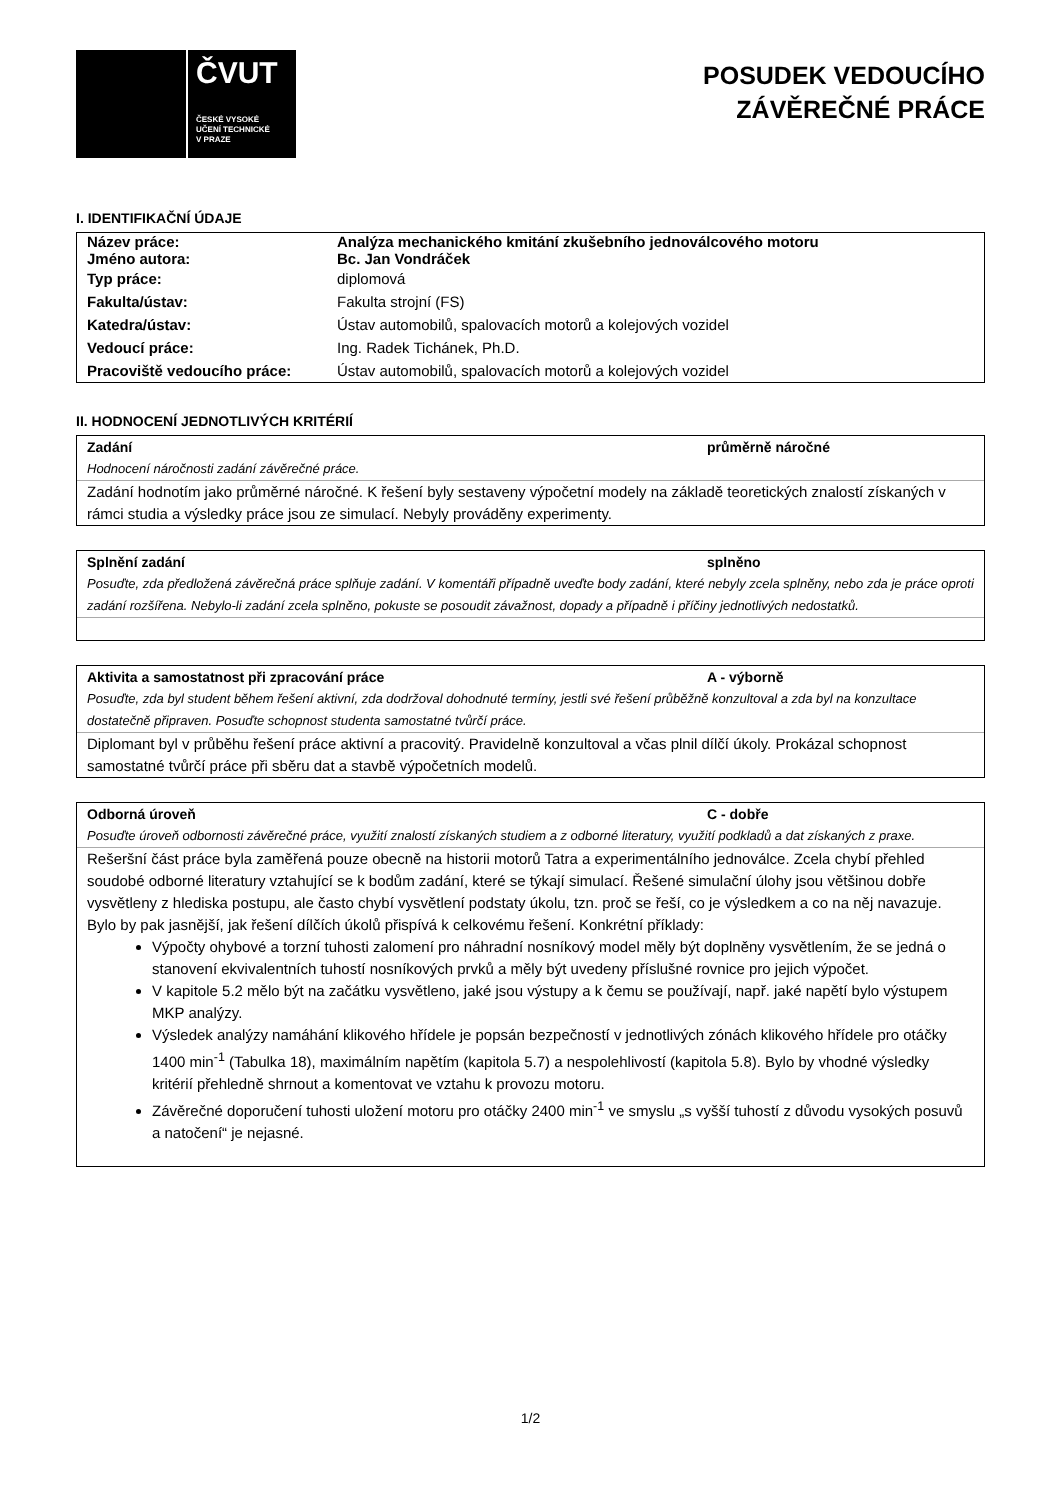ČVUT
ČESKÉ VYSOKÉ
UČENÍ TECHNICKÉ
V PRAZE
POSUDEK VEDOUCÍHO
ZÁVĚREČNÉ PRÁCE
I. IDENTIFIKAČNÍ ÚDAJE
| Název práce: | Analýza mechanického kmitání zkušebního jednoválcového motoru |
| --- | --- |
| Jméno autora: | Bc. Jan Vondráček |
| Typ práce: | diplomová |
| Fakulta/ústav: | Fakulta strojní (FS) |
| Katedra/ústav: | Ústav automobilů, spalovacích motorů a kolejových vozidel |
| Vedoucí práce: | Ing. Radek Tichánek, Ph.D. |
| Pracoviště vedoucího práce: | Ústav automobilů, spalovacích motorů a kolejových vozidel |
II. HODNOCENÍ JEDNOTLIVÝCH KRITÉRIÍ
Zadání průměrně náročné
Hodnocení náročnosti zadání závěrečné práce.
Zadání hodnotím jako průměrné náročné. K řešení byly sestaveny výpočetní modely na základě teoretických znalostí získaných v rámci studia a výsledky práce jsou ze simulací. Nebyly prováděny experimenty.
Splnění zadání splněno
Posuďte, zda předložená závěrečná práce splňuje zadání. V komentáři případně uveďte body zadání, které nebyly zcela splněny, nebo zda je práce oproti zadání rozšířena. Nebylo-li zadání zcela splněno, pokuste se posoudit závažnost, dopady a případně i příčiny jednotlivých nedostatků.
Aktivita a samostatnost při zpracování práce A - výborně
Posuďte, zda byl student během řešení aktivní, zda dodržoval dohodnuté termíny, jestli své řešení průběžně konzultoval a zda byl na konzultace dostatečně připraven. Posuďte schopnost studenta samostatné tvůrčí práce.
Diplomant byl v průběhu řešení práce aktivní a pracovitý. Pravidelně konzultoval a včas plnil dílčí úkoly. Prokázal schopnost samostatné tvůrčí práce při sběru dat a stavbě výpočetních modelů.
Odborná úroveň C - dobře
Posuďte úroveň odbornosti závěrečné práce, využití znalostí získaných studiem a z odborné literatury, využití podkladů a dat získaných z praxe.
Rešeršní část práce byla zaměřená pouze obecně na historii motorů Tatra a experimentálního jednoválce. Zcela chybí přehled soudobé odborné literatury vztahující se k bodům zadání, které se týkají simulací. Řešené simulační úlohy jsou většinou dobře vysvětleny z hlediska postupu, ale často chybí vysvětlení podstaty úkolu, tzn. proč se řeší, co je výsledkem a co na něj navazuje. Bylo by pak jasnější, jak řešení dílčích úkolů přispívá k celkovému řešení. Konkrétní příklady:
Výpočty ohybové a torzní tuhosti zalomení pro náhradní nosníkový model měly být doplněny vysvětlením, že se jedná o stanovení ekvivalentních tuhostí nosníkových prvků a měly být uvedeny příslušné rovnice pro jejich výpočet.
V kapitole 5.2 mělo být na začátku vysvětleno, jaké jsou výstupy a k čemu se používají, např. jaké napětí bylo výstupem MKP analýzy.
Výsledek analýzy namáhání klikového hřídele je popsán bezpečností v jednotlivých zónách klikového hřídele pro otáčky 1400 min<sup>-1</sup> (Tabulka 18), maximálním napětím (kapitola 5.7) a nespolehlivostí (kapitola 5.8). Bylo by vhodné výsledky kritérií přehledně shrnout a komentovat ve vztahu k provozu motoru.
Závěrečné doporučení tuhosti uložení motoru pro otáčky 2400 min<sup>-1</sup> ve smyslu „s vyšší tuhostí z důvodu vysokých posuvů a natočení“ je nejasné.
1/2